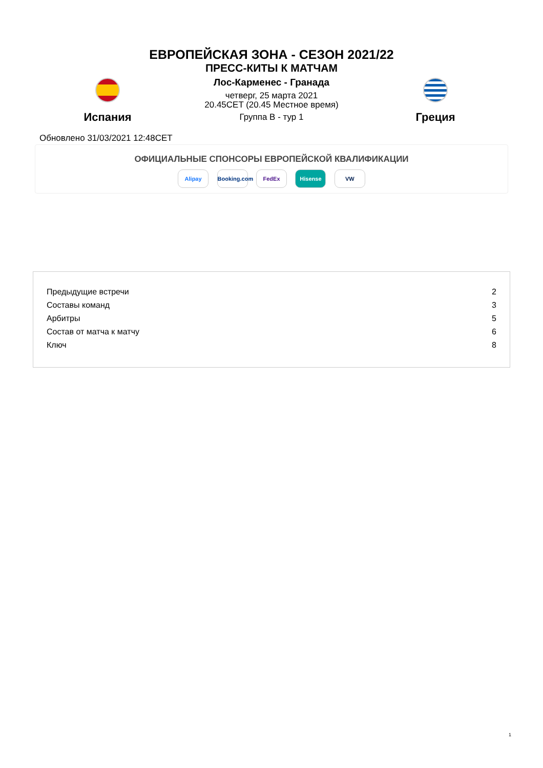ЕВРОПЕЙСКАЯ ЗОНА - СЕЗОН 2021/22
ПРЕСС-КИТЫ К МАТЧАМ
Испания
Лос-Карменес - Гранада
четверг, 25 марта 2021
20.45CET (20.45 Местное время)
Группа B - тур 1
Греция
Обновлено 31/03/2021 12:48CET
ОФИЦИАЛЬНЫЕ СПОНСОРЫ ЕВРОПЕЙСКОЙ КВАЛИФИКАЦИИ
Alipay Booking.com FedEx Hisense VW
| Предыдущие встречи | 2 |
| Составы команд | 3 |
| Арбитры | 5 |
| Состав от матча к матчу | 6 |
| Ключ | 8 |
1